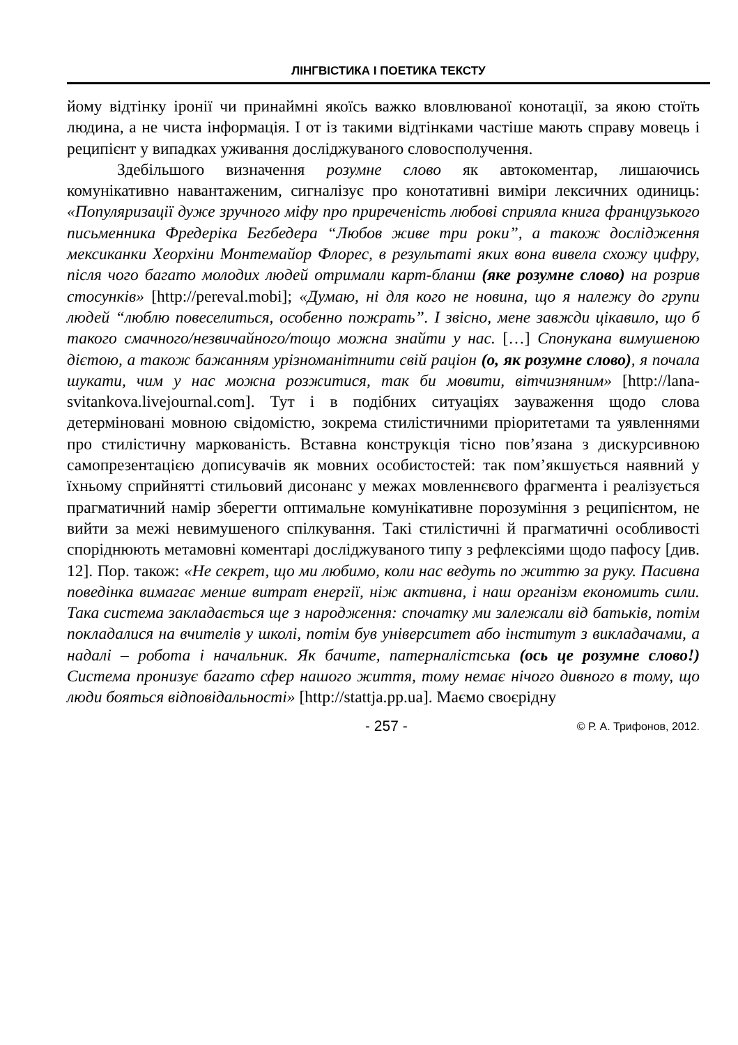ЛІНГВІСТИКА І ПОЕТИКА ТЕКСТУ
йому відтінку іронії чи принаймні якоїсь важко вловлюваної конотації, за якою стоїть людина, а не чиста інформація. І от із такими відтінками частіше мають справу мовець і реципієнт у випадках уживання досліджуваного словосполучення.
Здебільшого визначення розумне слово як автокоментар, лишаючись комунікативно навантаженим, сигналізує про конотативні виміри лексичних одиниць: «Популяризації дуже зручного міфу про приреченість любові сприяла книга французького письменника Фредеріка Бегбедера “Любов живе три роки”, а також дослідження мексиканки Хеорхіни Монтемайор Флорес, в результаті яких вона вивела схожу цифру, після чого багато молодих людей отримали карт-бланш (яке розумне слово) на розрив стосунків» [http://pereval.mobi]; «Думаю, ні для кого не новина, що я належу до групи людей “люблю повеселиться, особенно пожрать”. І звісно, мене завжди цікавило, що б такого смачного/незвичайного/тощо можна знайти у нас. […] Спонукана вимушеною дієтою, а також бажанням урізноманітнити свій раціон (о, як розумне слово), я почала шукати, чим у нас можна розжитися, так би мовити, вітчизняним» [http://lana-svitankova.livejournal.com]. Тут і в подібних ситуаціях зауваження щодо слова детерміновані мовною свідомістю, зокрема стилістичними пріоритетами та уявленнями про стилістичну маркованість. Вставна конструкція тісно пов’язана з дискурсивною самопрезентацією дописувачів як мовних особистостей: так пом’якшується наявний у їхньому сприйнятті стильовий дисонанс у межах мовленнєвого фрагмента і реалізується прагматичний намір зберегти оптимальне комунікативне порозуміння з реципієнтом, не вийти за межі невимушеного спілкування. Такі стилістичні й прагматичні особливості споріднюють метамовні коментарі досліджуваного типу з рефлексіями щодо пафосу [див. 12]. Пор. також: «Не секрет, що ми любимо, коли нас ведуть по життю за руку. Пасивна поведінка вимагає менше витрат енергії, ніж активна, і наш організм економить сили. Така система закладається ще з народження: спочатку ми залежали від батьків, потім покладалися на вчителів у школі, потім був університет або інститут з викладачами, а надалі – робота і начальник. Як бачите, патерналістська (ось це розумне слово!) Система пронизує багато сфер нашого життя, тому немає нічого дивного в тому, що люди бояться відповідальності» [http://stattja.pp.ua]. Маємо своєрідну
- 257 - © Р. А. Трифонов, 2012.